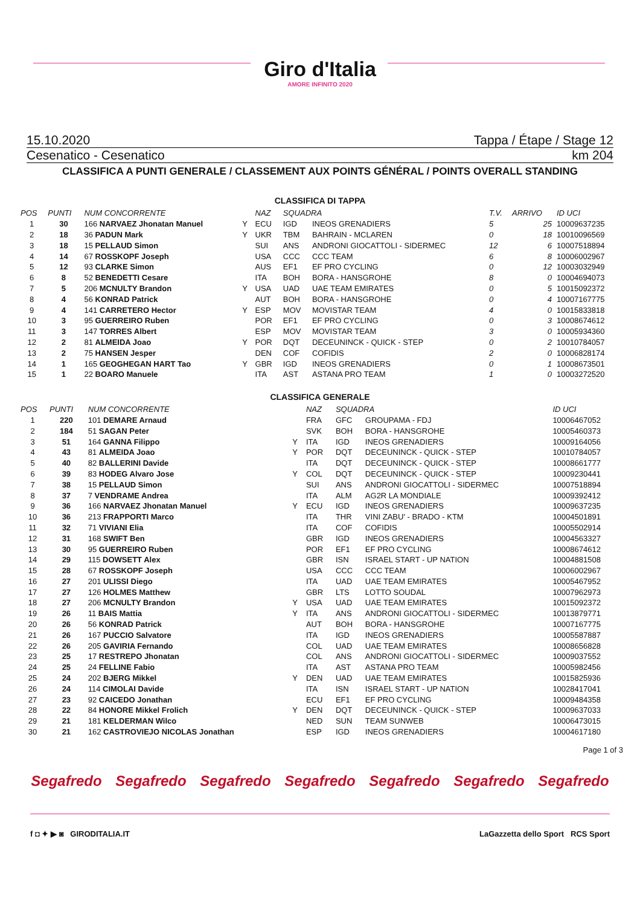Giro d'Italia
AMORE INFINITO 2020
15.10.2020 Tappa / Étape / Stage 12
Cesenatico - Cesenatico km 204
CLASSIFICA A PUNTI GENERALE / CLASSEMENT AUX POINTS GÉNÉRAL / POINTS OVERALL STANDING
CLASSIFICA DI TAPPA
| POS | PUNTI | NUM CONCORRENTE | | NAZ | SQUADRA | | T.V. | ARRIVO | ID UCI |
| --- | --- | --- | --- | --- | --- | --- | --- | --- | --- |
| 1 | 30 | 166 NARVAEZ Jhonatan Manuel | Y | ECU | IGD | INEOS GRENADIERS | 5 | 25 | 10009637235 |
| 2 | 18 | 36 PADUN Mark | Y | UKR | TBM | BAHRAIN - MCLAREN | 0 | 18 | 10010096569 |
| 3 | 18 | 15 PELLAUD Simon | | SUI | ANS | ANDRONI GIOCATTOLI - SIDERMEC | 12 | 6 | 10007518894 |
| 4 | 14 | 67 ROSSKOPF Joseph | | USA | CCC | CCC TEAM | 6 | 8 | 10006002967 |
| 5 | 12 | 93 CLARKE Simon | | AUS | EF1 | EF PRO CYCLING | 0 | 12 | 10003032949 |
| 6 | 8 | 52 BENEDETTI Cesare | | ITA | BOH | BORA - HANSGROHE | 8 | 0 | 10004694073 |
| 7 | 5 | 206 MCNULTY Brandon | Y | USA | UAD | UAE TEAM EMIRATES | 0 | 5 | 10015092372 |
| 8 | 4 | 56 KONRAD Patrick | | AUT | BOH | BORA - HANSGROHE | 0 | 4 | 10007167775 |
| 9 | 4 | 141 CARRETERO Hector | Y | ESP | MOV | MOVISTAR TEAM | 4 | 0 | 10015833818 |
| 10 | 3 | 95 GUERREIRO Ruben | | POR | EF1 | EF PRO CYCLING | 0 | 3 | 10008674612 |
| 11 | 3 | 147 TORRES Albert | | ESP | MOV | MOVISTAR TEAM | 3 | 0 | 10005934360 |
| 12 | 2 | 81 ALMEIDA Joao | Y | POR | DQT | DECEUNINCK - QUICK - STEP | 0 | 2 | 10010784057 |
| 13 | 2 | 75 HANSEN Jesper | | DEN | COF | COFIDIS | 2 | 0 | 10006828174 |
| 14 | 1 | 165 GEOGHEGAN HART Tao | Y | GBR | IGD | INEOS GRENADIERS | 0 | 1 | 10008673501 |
| 15 | 1 | 22 BOARO Manuele | | ITA | AST | ASTANA PRO TEAM | 1 | 0 | 10003272520 |
CLASSIFICA GENERALE
| POS | PUNTI | NUM CONCORRENTE | | NAZ | SQUADRA | | ID UCI |
| --- | --- | --- | --- | --- | --- | --- | --- |
| 1 | 220 | 101 DEMARE Arnaud | | FRA | GFC | GROUPAMA - FDJ | 10006467052 |
| 2 | 184 | 51 SAGAN Peter | | SVK | BOH | BORA - HANSGROHE | 10005460373 |
| 3 | 51 | 164 GANNA Filippo | Y | ITA | IGD | INEOS GRENADIERS | 10009164056 |
| 4 | 43 | 81 ALMEIDA Joao | Y | POR | DQT | DECEUNINCK - QUICK - STEP | 10010784057 |
| 5 | 40 | 82 BALLERINI Davide | | ITA | DQT | DECEUNINCK - QUICK - STEP | 10008661777 |
| 6 | 39 | 83 HODEG Alvaro Jose | Y | COL | DQT | DECEUNINCK - QUICK - STEP | 10009230441 |
| 7 | 38 | 15 PELLAUD Simon | | SUI | ANS | ANDRONI GIOCATTOLI - SIDERMEC | 10007518894 |
| 8 | 37 | 7 VENDRAME Andrea | | ITA | ALM | AG2R LA MONDIALE | 10009392412 |
| 9 | 36 | 166 NARVAEZ Jhonatan Manuel | Y | ECU | IGD | INEOS GRENADIERS | 10009637235 |
| 10 | 36 | 213 FRAPPORTI Marco | | ITA | THR | VINI ZABU' - BRADO - KTM | 10004501891 |
| 11 | 32 | 71 VIVIANI Elia | | ITA | COF | COFIDIS | 10005502914 |
| 12 | 31 | 168 SWIFT Ben | | GBR | IGD | INEOS GRENADIERS | 10004563327 |
| 13 | 30 | 95 GUERREIRO Ruben | | POR | EF1 | EF PRO CYCLING | 10008674612 |
| 14 | 29 | 115 DOWSETT Alex | | GBR | ISN | ISRAEL START - UP NATION | 10004881508 |
| 15 | 28 | 67 ROSSKOPF Joseph | | USA | CCC | CCC TEAM | 10006002967 |
| 16 | 27 | 201 ULISSI Diego | | ITA | UAD | UAE TEAM EMIRATES | 10005467952 |
| 17 | 27 | 126 HOLMES Matthew | | GBR | LTS | LOTTO SOUDAL | 10007962973 |
| 18 | 27 | 206 MCNULTY Brandon | Y | USA | UAD | UAE TEAM EMIRATES | 10015092372 |
| 19 | 26 | 11 BAIS Mattia | Y | ITA | ANS | ANDRONI GIOCATTOLI - SIDERMEC | 10013879771 |
| 20 | 26 | 56 KONRAD Patrick | | AUT | BOH | BORA - HANSGROHE | 10007167775 |
| 21 | 26 | 167 PUCCIO Salvatore | | ITA | IGD | INEOS GRENADIERS | 10005587887 |
| 22 | 26 | 205 GAVIRIA Fernando | | COL | UAD | UAE TEAM EMIRATES | 10008656828 |
| 23 | 25 | 17 RESTREPO Jhonatan | | COL | ANS | ANDRONI GIOCATTOLI - SIDERMEC | 10009037552 |
| 24 | 25 | 24 FELLINE Fabio | | ITA | AST | ASTANA PRO TEAM | 10005982456 |
| 25 | 24 | 202 BJERG Mikkel | Y | DEN | UAD | UAE TEAM EMIRATES | 10015825936 |
| 26 | 24 | 114 CIMOLAI Davide | | ITA | ISN | ISRAEL START - UP NATION | 10028417041 |
| 27 | 23 | 92 CAICEDO Jonathan | | ECU | EF1 | EF PRO CYCLING | 10009484358 |
| 28 | 22 | 84 HONORE Mikkel Frolich | Y | DEN | DQT | DECEUNINCK - QUICK - STEP | 10009637033 |
| 29 | 21 | 181 KELDERMAN Wilco | | NED | SUN | TEAM SUNWEB | 10006473015 |
| 30 | 21 | 162 CASTROVIEJO NICOLAS Jonathan | | ESP | IGD | INEOS GRENADIERS | 10004617180 |
Page 1 of 3
Segafredo Segafredo Segafredo Segafredo Segafredo Segafredo Segafredo
f ◘ ✦ ▶ ◙ GIRODITALIA.IT LaGazzetta dello Sport RCS Sport